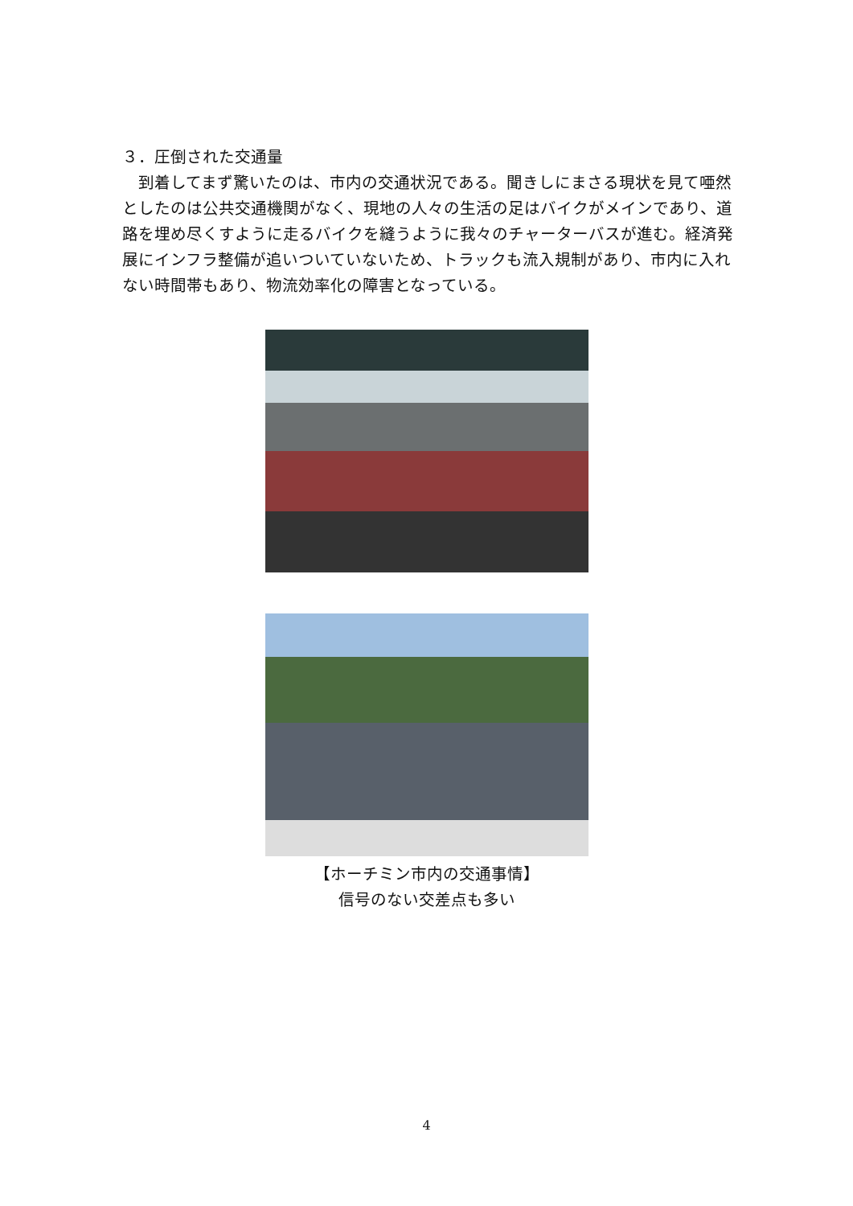３．圧倒された交通量
　到着してまず驚いたのは、市内の交通状況である。聞きしにまさる現状を見て唖然としたのは公共交通機関がなく、現地の人々の生活の足はバイクがメインであり、道路を埋め尽くすように走るバイクを縫うように我々のチャーターバスが進む。経済発展にインフラ整備が追いついていないため、トラックも流入規制があり、市内に入れない時間帯もあり、物流効率化の障害となっている。
【ホーチミン市内の交通事情】
信号のない交差点も多い
4